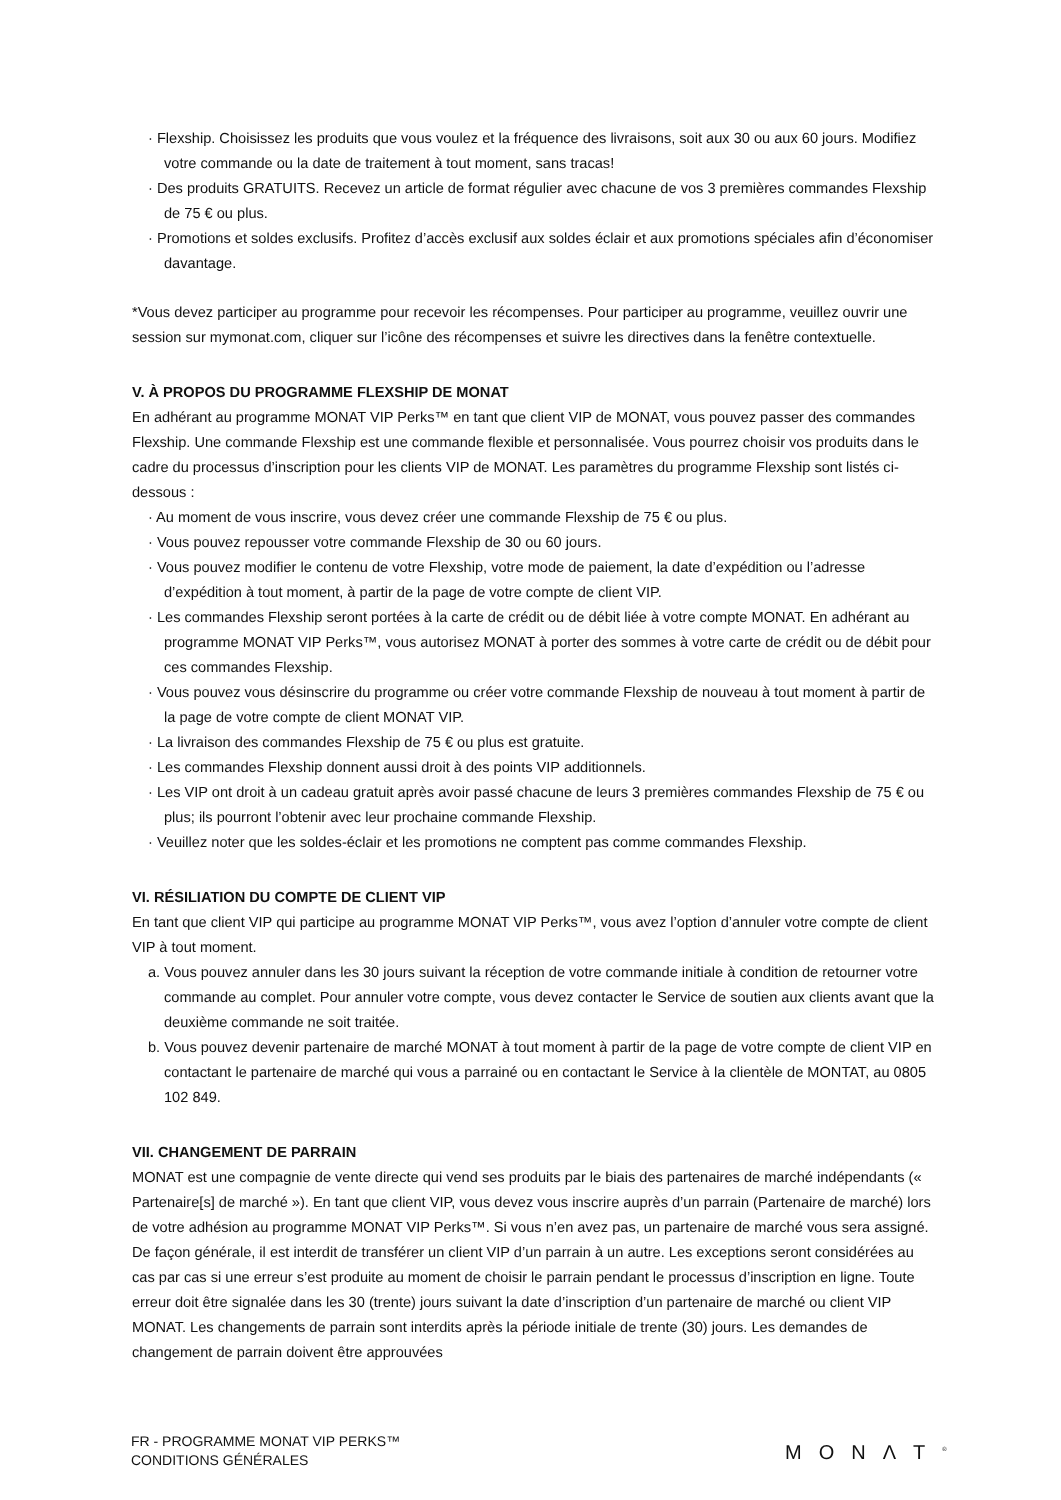· Flexship. Choisissez les produits que vous voulez et la fréquence des livraisons, soit aux 30 ou aux 60 jours. Modifiez votre commande ou la date de traitement à tout moment, sans tracas!
· Des produits GRATUITS. Recevez un article de format régulier avec chacune de vos 3 premières commandes Flexship de 75 € ou plus.
· Promotions et soldes exclusifs. Profitez d’accès exclusif aux soldes éclair et aux promotions spéciales afin d’économiser davantage.
*Vous devez participer au programme pour recevoir les récompenses. Pour participer au programme, veuillez ouvrir une session sur mymonat.com, cliquer sur l’icône des récompenses et suivre les directives dans la fenêtre contextuelle.
V. À PROPOS DU PROGRAMME FLEXSHIP DE MONAT
En adhérant au programme MONAT VIP Perks™ en tant que client VIP de MONAT, vous pouvez passer des commandes Flexship. Une commande Flexship est une commande flexible et personnalisée. Vous pourrez choisir vos produits dans le cadre du processus d’inscription pour les clients VIP de MONAT. Les paramètres du programme Flexship sont listés ci-dessous :
· Au moment de vous inscrire, vous devez créer une commande Flexship de 75 € ou plus.
· Vous pouvez repousser votre commande Flexship de 30 ou 60 jours.
· Vous pouvez modifier le contenu de votre Flexship, votre mode de paiement, la date d’expédition ou l’adresse d’expédition à tout moment, à partir de la page de votre compte de client VIP.
· Les commandes Flexship seront portées à la carte de crédit ou de débit liée à votre compte MONAT. En adhérant au programme MONAT VIP Perks™, vous autorisez MONAT à porter des sommes à votre carte de crédit ou de débit pour ces commandes Flexship.
· Vous pouvez vous désinscrire du programme ou créer votre commande Flexship de nouveau à tout moment à partir de la page de votre compte de client MONAT VIP.
· La livraison des commandes Flexship de 75 € ou plus est gratuite.
· Les commandes Flexship donnent aussi droit à des points VIP additionnels.
· Les VIP ont droit à un cadeau gratuit après avoir passé chacune de leurs 3 premières commandes Flexship de 75 € ou plus; ils pourront l’obtenir avec leur prochaine commande Flexship.
· Veuillez noter que les soldes-éclair et les promotions ne comptent pas comme commandes Flexship.
VI. RÉSILIATION DU COMPTE DE CLIENT VIP
En tant que client VIP qui participe au programme MONAT VIP Perks™, vous avez l’option d’annuler votre compte de client VIP à tout moment.
a. Vous pouvez annuler dans les 30 jours suivant la réception de votre commande initiale à condition de retourner votre commande au complet. Pour annuler votre compte, vous devez contacter le Service de soutien aux clients avant que la deuxième commande ne soit traitée.
b. Vous pouvez devenir partenaire de marché MONAT à tout moment à partir de la page de votre compte de client VIP en contactant le partenaire de marché qui vous a parrainé ou en contactant le Service à la clientèle de MONTAT, au 0805 102 849.
VII. CHANGEMENT DE PARRAIN
MONAT est une compagnie de vente directe qui vend ses produits par le biais des partenaires de marché indépendants (« Partenaire[s] de marché »). En tant que client VIP, vous devez vous inscrire auprès d’un parrain (Partenaire de marché) lors de votre adhésion au programme MONAT VIP Perks™. Si vous n’en avez pas, un partenaire de marché vous sera assigné. De façon générale, il est interdit de transférer un client VIP d’un parrain à un autre. Les exceptions seront considérées au cas par cas si une erreur s’est produite au moment de choisir le parrain pendant le processus d’inscription en ligne. Toute erreur doit être signalée dans les 30 (trente) jours suivant la date d’inscription d’un partenaire de marché ou client VIP MONAT. Les changements de parrain sont interdits après la période initiale de trente (30) jours. Les demandes de changement de parrain doivent être approuvées
FR - PROGRAMME MONAT VIP PERKS™
CONDITIONS GÉNÉRALES
MONΛT<sup>®</sup>